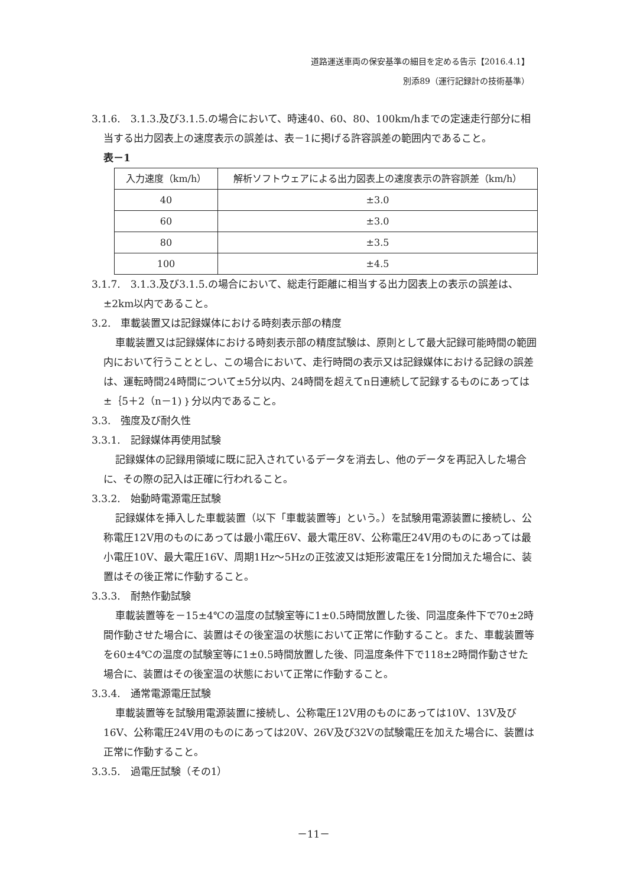道路運送車両の保安基準の細目を定める告示【2016.4.1】
別添89（運行記録計の技術基準）
3.1.6.　3.1.3.及び3.1.5.の場合において、時速40、60、80、100km/hまでの定速走行部分に相当する出力図表上の速度表示の誤差は、表－1に掲げる許容誤差の範囲内であること。
表－1
| 入力速度（km/h） | 解析ソフトウェアによる出力図表上の速度表示の許容誤差（km/h） |
| --- | --- |
| 40 | ±3.0 |
| 60 | ±3.0 |
| 80 | ±3.5 |
| 100 | ±4.5 |
3.1.7.　3.1.3.及び3.1.5.の場合において、総走行距離に相当する出力図表上の表示の誤差は、±2km以内であること。
3.2.　車載装置又は記録媒体における時刻表示部の精度
車載装置又は記録媒体における時刻表示部の精度試験は、原則として最大記録可能時間の範囲内において行うこととし、この場合において、走行時間の表示又は記録媒体における記録の誤差は、運転時間24時間について±5分以内、24時間を超えてn日連続して記録するものにあっては±｛5＋2（n－1)｝分以内であること。
3.3.　強度及び耐久性
3.3.1.　記録媒体再使用試験
記録媒体の記録用領域に既に記入されているデータを消去し、他のデータを再記入した場合に、その際の記入は正確に行われること。
3.3.2.　始動時電源電圧試験
記録媒体を挿入した車載装置（以下「車載装置等」という。）を試験用電源装置に接続し、公称電圧12V用のものにあっては最小電圧6V、最大電圧8V、公称電圧24V用のものにあっては最小電圧10V、最大電圧16V、周期1Hz～5Hzの正弦波又は矩形波電圧を1分間加えた場合に、装置はその後正常に作動すること。
3.3.3.　耐熱作動試験
車載装置等を－15±4℃の温度の試験室等に1±0.5時間放置した後、同温度条件下で70±2時間作動させた場合に、装置はその後室温の状態において正常に作動すること。また、車載装置等を60±4℃の温度の試験室等に1±0.5時間放置した後、同温度条件下で118±2時間作動させた場合に、装置はその後室温の状態において正常に作動すること。
3.3.4.　通常電源電圧試験
車載装置等を試験用電源装置に接続し、公称電圧12V用のものにあっては10V、13V及び16V、公称電圧24V用のものにあっては20V、26V及び32Vの試験電圧を加えた場合に、装置は正常に作動すること。
3.3.5.　過電圧試験（その1）
－11－